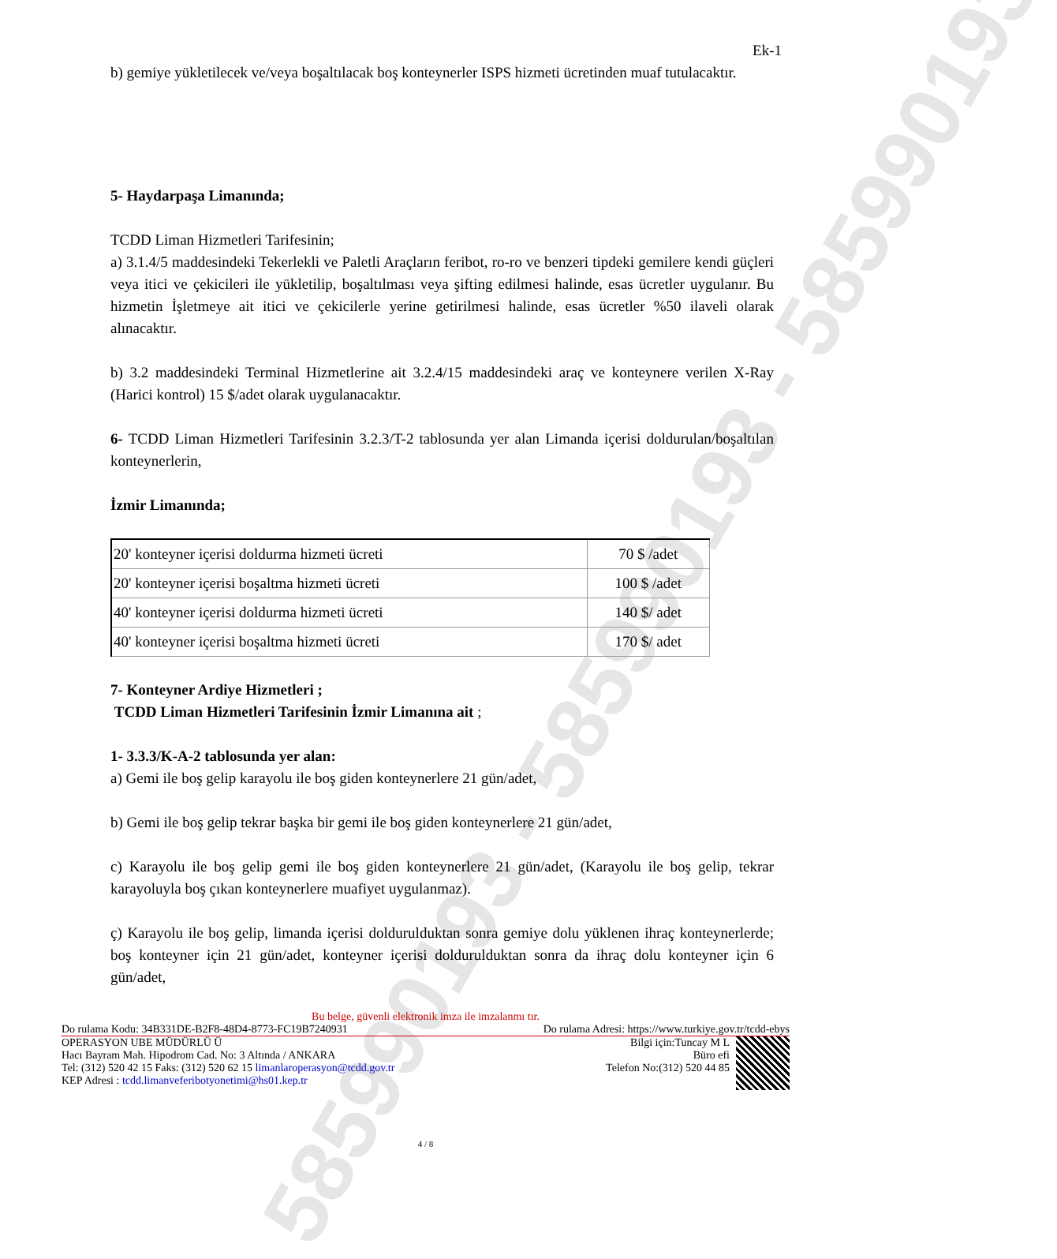585990193 - 585990193 - 585990193
Ek-1
b) gemiye yükletilecek ve/veya boşaltılacak boş konteynerler ISPS hizmeti ücretinden muaf tutulacaktır.
5- Haydarpaşa Limanında;
TCDD Liman Hizmetleri Tarifesinin;
a) 3.1.4/5 maddesindeki Tekerlekli ve Paletli Araçların feribot, ro-ro ve benzeri tipdeki gemilere kendi güçleri veya itici ve çekicileri ile yükletilip, boşaltılması veya şifting edilmesi halinde, esas ücretler uygulanır. Bu hizmetin İşletmeye ait itici ve çekicilerle yerine getirilmesi halinde, esas ücretler %50 ilaveli olarak alınacaktır.
b) 3.2 maddesindeki Terminal Hizmetlerine ait 3.2.4/15 maddesindeki araç ve konteynere verilen X-Ray (Harici kontrol) 15 $/adet olarak uygulanacaktır.
6- TCDD Liman Hizmetleri Tarifesinin 3.2.3/T-2 tablosunda yer alan Limanda içerisi doldurulan/boşaltılan konteynerlerin,
İzmir Limanında;
| 20' konteyner içerisi doldurma hizmeti ücreti | 70 $ /adet |
| 20' konteyner içerisi boşaltma hizmeti ücreti | 100 $ /adet |
| 40' konteyner içerisi doldurma hizmeti ücreti | 140 $/ adet |
| 40' konteyner içerisi boşaltma hizmeti ücreti | 170 $/ adet |
7- Konteyner Ardiye Hizmetleri ;
TCDD Liman Hizmetleri Tarifesinin İzmir Limanına ait ;
1- 3.3.3/K-A-2 tablosunda yer alan:
a) Gemi ile boş gelip karayolu ile boş giden konteynerlere 21 gün/adet,
b) Gemi ile boş gelip tekrar başka bir gemi ile boş giden konteynerlere 21 gün/adet,
c) Karayolu ile boş gelip gemi ile boş giden konteynerlere 21 gün/adet, (Karayolu ile boş gelip, tekrar karayoluyla boş çıkan konteynerlere muafiyet uygulanmaz).
ç) Karayolu ile boş gelip, limanda içerisi doldurulduktan sonra gemiye dolu yüklenen ihraç konteynerlerde; boş konteyner için 21 gün/adet, konteyner içerisi doldurulduktan sonra da ihraç dolu konteyner için 6 gün/adet,
Bu belge, güvenli elektronik imza ile imzalanmı tır.
Do rulama Kodu: 34B331DE-B2F8-48D4-8773-FC19B7240931 Do rulama Adresi: https://www.turkiye.gov.tr/tcdd-ebys
OPERASYON UBE MÜDÜRLÜ Ü
Hacı Bayram Mah. Hipodrom Cad. No: 3 Altında / ANKARA
Tel: (312) 520 42 15 Faks: (312) 520 62 15 limanlaroperasyon@tcdd.gov.tr
KEP Adresi : tcdd.limanveferibotyonetimi@hs01.kep.tr
Bilgi için:Tuncay M L
Büro efi
Telefon No:(312) 520 44 85
4 / 8